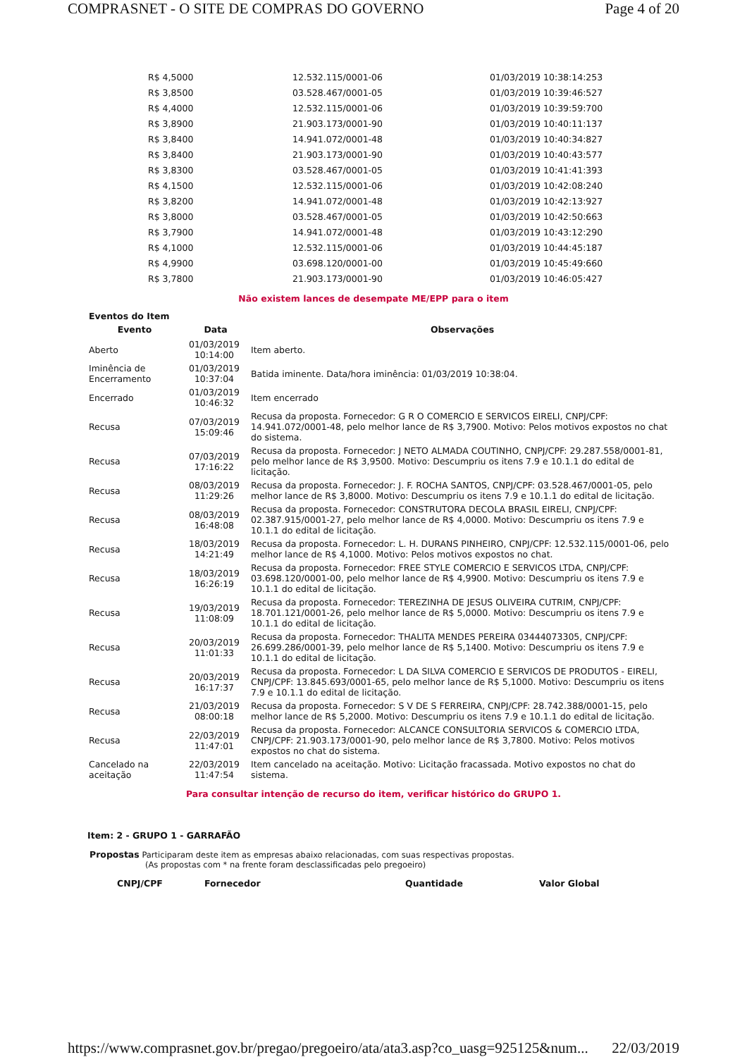COMPRASNET - O SITE DE COMPRAS DO GOVERNO Page 4 of 20
| R$ 4,5000 | 12.532.115/0001-06 | 01/03/2019 10:38:14:253 |
| R$ 3,8500 | 03.528.467/0001-05 | 01/03/2019 10:39:46:527 |
| R$ 4,4000 | 12.532.115/0001-06 | 01/03/2019 10:39:59:700 |
| R$ 3,8900 | 21.903.173/0001-90 | 01/03/2019 10:40:11:137 |
| R$ 3,8400 | 14.941.072/0001-48 | 01/03/2019 10:40:34:827 |
| R$ 3,8400 | 21.903.173/0001-90 | 01/03/2019 10:40:43:577 |
| R$ 3,8300 | 03.528.467/0001-05 | 01/03/2019 10:41:41:393 |
| R$ 4,1500 | 12.532.115/0001-06 | 01/03/2019 10:42:08:240 |
| R$ 3,8200 | 14.941.072/0001-48 | 01/03/2019 10:42:13:927 |
| R$ 3,8000 | 03.528.467/0001-05 | 01/03/2019 10:42:50:663 |
| R$ 3,7900 | 14.941.072/0001-48 | 01/03/2019 10:43:12:290 |
| R$ 4,1000 | 12.532.115/0001-06 | 01/03/2019 10:44:45:187 |
| R$ 4,9900 | 03.698.120/0001-00 | 01/03/2019 10:45:49:660 |
| R$ 3,7800 | 21.903.173/0001-90 | 01/03/2019 10:46:05:427 |
Não existem lances de desempate ME/EPP para o item
Eventos do Item
| Evento | Data | Observações |
| --- | --- | --- |
| Aberto | 01/03/2019 10:14:00 | Item aberto. |
| Iminência de Encerramento | 01/03/2019 10:37:04 | Batida iminente. Data/hora iminência: 01/03/2019 10:38:04. |
| Encerrado | 01/03/2019 10:46:32 | Item encerrado |
| Recusa | 07/03/2019 15:09:46 | Recusa da proposta. Fornecedor: G R O COMERCIO E SERVICOS EIRELI, CNPJ/CPF: 14.941.072/0001-48, pelo melhor lance de R$ 3,7900. Motivo: Pelos motivos expostos no chat do sistema. |
| Recusa | 07/03/2019 17:16:22 | Recusa da proposta. Fornecedor: J NETO ALMADA COUTINHO, CNPJ/CPF: 29.287.558/0001-81, pelo melhor lance de R$ 3,9500. Motivo: Descumpriu os itens 7.9 e 10.1.1 do edital de licitação. |
| Recusa | 08/03/2019 11:29:26 | Recusa da proposta. Fornecedor: J. F. ROCHA SANTOS, CNPJ/CPF: 03.528.467/0001-05, pelo melhor lance de R$ 3,8000. Motivo: Descumpriu os itens 7.9 e 10.1.1 do edital de licitação. |
| Recusa | 08/03/2019 16:48:08 | Recusa da proposta. Fornecedor: CONSTRUTORA DECOLA BRASIL EIRELI, CNPJ/CPF: 02.387.915/0001-27, pelo melhor lance de R$ 4,0000. Motivo: Descumpriu os itens 7.9 e 10.1.1 do edital de licitação. |
| Recusa | 18/03/2019 14:21:49 | Recusa da proposta. Fornecedor: L. H. DURANS PINHEIRO, CNPJ/CPF: 12.532.115/0001-06, pelo melhor lance de R$ 4,1000. Motivo: Pelos motivos expostos no chat. |
| Recusa | 18/03/2019 16:26:19 | Recusa da proposta. Fornecedor: FREE STYLE COMERCIO E SERVICOS LTDA, CNPJ/CPF: 03.698.120/0001-00, pelo melhor lance de R$ 4,9900. Motivo: Descumpriu os itens 7.9 e 10.1.1 do edital de licitação. |
| Recusa | 19/03/2019 11:08:09 | Recusa da proposta. Fornecedor: TEREZINHA DE JESUS OLIVEIRA CUTRIM, CNPJ/CPF: 18.701.121/0001-26, pelo melhor lance de R$ 5,0000. Motivo: Descumpriu os itens 7.9 e 10.1.1 do edital de licitação. |
| Recusa | 20/03/2019 11:01:33 | Recusa da proposta. Fornecedor: THALITA MENDES PEREIRA 03444073305, CNPJ/CPF: 26.699.286/0001-39, pelo melhor lance de R$ 5,1400. Motivo: Descumpriu os itens 7.9 e 10.1.1 do edital de licitação. |
| Recusa | 20/03/2019 16:17:37 | Recusa da proposta. Fornecedor: L DA SILVA COMERCIO E SERVICOS DE PRODUTOS - EIRELI, CNPJ/CPF: 13.845.693/0001-65, pelo melhor lance de R$ 5,1000. Motivo: Descumpriu os itens 7.9 e 10.1.1 do edital de licitação. |
| Recusa | 21/03/2019 08:00:18 | Recusa da proposta. Fornecedor: S V DE S FERREIRA, CNPJ/CPF: 28.742.388/0001-15, pelo melhor lance de R$ 5,2000. Motivo: Descumpriu os itens 7.9 e 10.1.1 do edital de licitação. |
| Recusa | 22/03/2019 11:47:01 | Recusa da proposta. Fornecedor: ALCANCE CONSULTORIA SERVICOS & COMERCIO LTDA, CNPJ/CPF: 21.903.173/0001-90, pelo melhor lance de R$ 3,7800. Motivo: Pelos motivos expostos no chat do sistema. |
| Cancelado na aceitação | 22/03/2019 11:47:54 | Item cancelado na aceitação. Motivo: Licitação fracassada. Motivo expostos no chat do sistema. |
Para consultar intenção de recurso do item, verificar histórico do GRUPO 1.
Item: 2 - GRUPO 1 - GARRAFÃO
Propostas Participaram deste item as empresas abaixo relacionadas, com suas respectivas propostas.
(As propostas com * na frente foram desclassificadas pelo pregoeiro)
CNPJ/CPF Fornecedor Quantidade Valor Global
https://www.comprasnet.gov.br/pregao/pregoeiro/ata/ata3.asp?co_uasg=925125&num... 22/03/2019